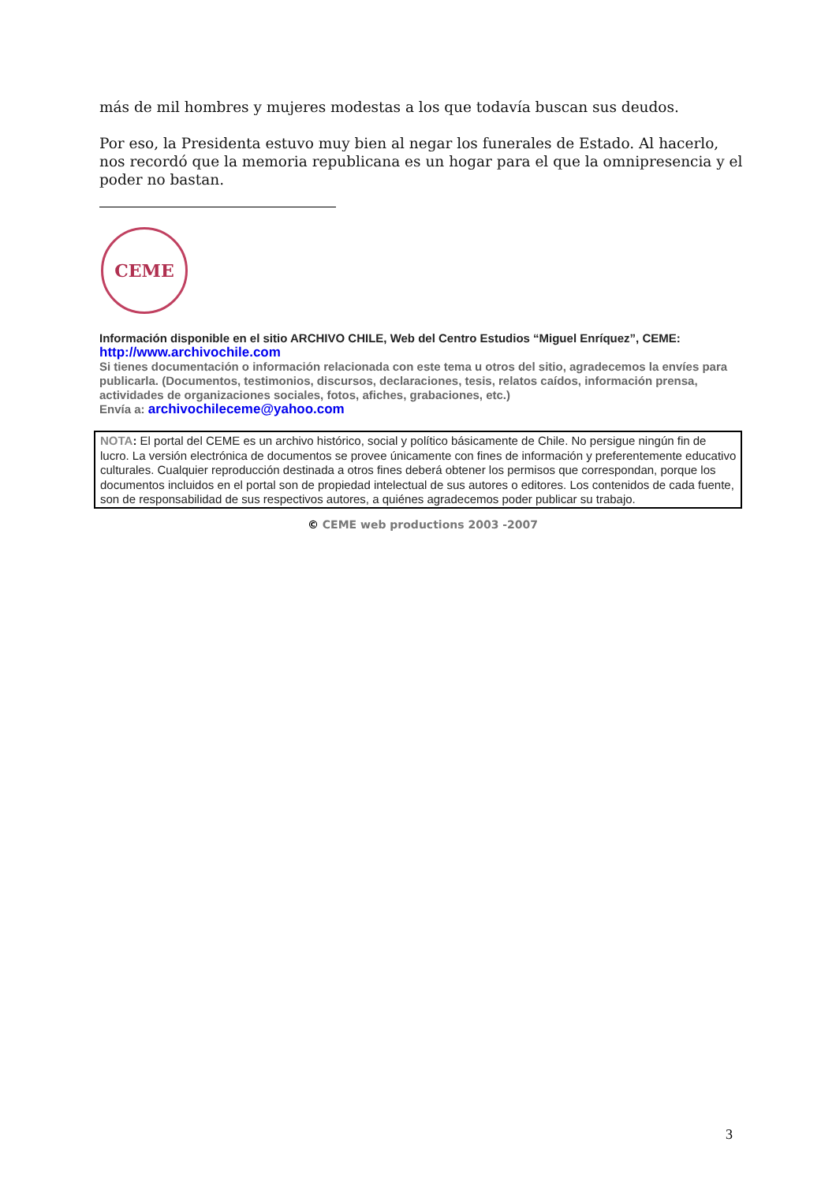más de mil hombres y mujeres modestas a los que todavía buscan sus deudos.
Por eso, la Presidenta estuvo muy bien al negar los funerales de Estado. Al hacerlo, nos recordó que la memoria republicana es un hogar para el que la omnipresencia y el poder no bastan.
CEME
Información disponible en el sitio ARCHIVO CHILE, Web del Centro Estudios “Miguel Enríquez”, CEME:
http://www.archivochile.com
Si tienes documentación o información relacionada con este tema u otros del sitio, agradecemos la envíes para publicarla. (Documentos, testimonios, discursos, declaraciones, tesis, relatos caídos, información prensa, actividades de organizaciones sociales, fotos, afiches, grabaciones, etc.)
Envía a: archivochileceme@yahoo.com
NOTA: El portal del CEME es un archivo histórico, social y político básicamente de Chile. No persigue ningún fin de lucro. La versión electrónica de documentos se provee únicamente con fines de información y preferentemente educativo culturales. Cualquier reproducción destinada a otros fines deberá obtener los permisos que correspondan, porque los documentos incluidos en el portal son de propiedad intelectual de sus autores o editores. Los contenidos de cada fuente, son de responsabilidad de sus respectivos autores, a quiénes agradecemos poder publicar su trabajo.
© CEME web productions 2003 -2007
3